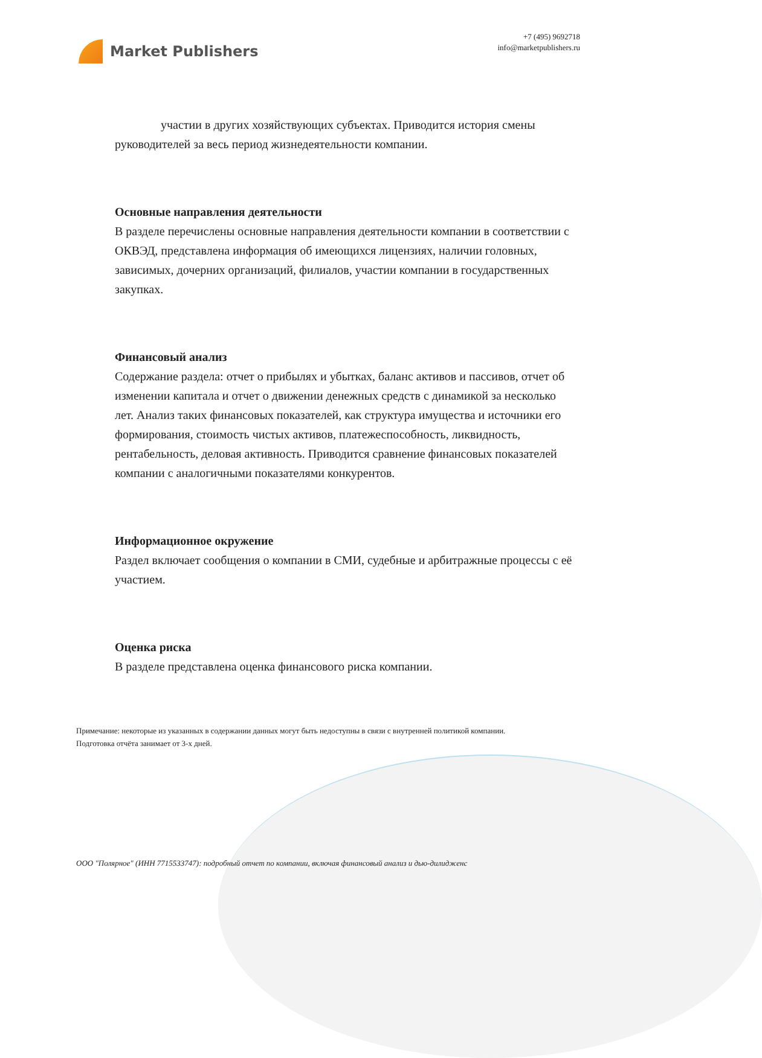Market Publishers
+7 (495) 9692718
info@marketpublishers.ru
участии в других хозяйствующих субъектах. Приводится история смены руководителей за весь период жизнедеятельности компании.
Основные направления деятельности
В разделе перечислены основные направления деятельности компании в соответствии с ОКВЭД, представлена информация об имеющихся лицензиях, наличии головных, зависимых, дочерних организаций, филиалов, участии компании в государственных закупках.
Финансовый анализ
Содержание раздела: отчет о прибылях и убытках, баланс активов и пассивов, отчет об изменении капитала и отчет о движении денежных средств с динамикой за несколько лет. Анализ таких финансовых показателей, как структура имущества и источники его формирования, стоимость чистых активов, платежеспособность, ликвидность, рентабельность, деловая активность. Приводится сравнение финансовых показателей компании с аналогичными показателями конкурентов.
Информационное окружение
Раздел включает сообщения о компании в СМИ, судебные и арбитражные процессы с её участием.
Оценка риска
В разделе представлена оценка финансового риска компании.
Примечание: некоторые из указанных в содержании данных могут быть недоступны в связи с внутренней политикой компании.
Подготовка отчёта занимает от 3-х дней.
ООО "Полярное" (ИНН 7715533747): подробный отчет по компании, включая финансовый анализ и дью-дилидженс